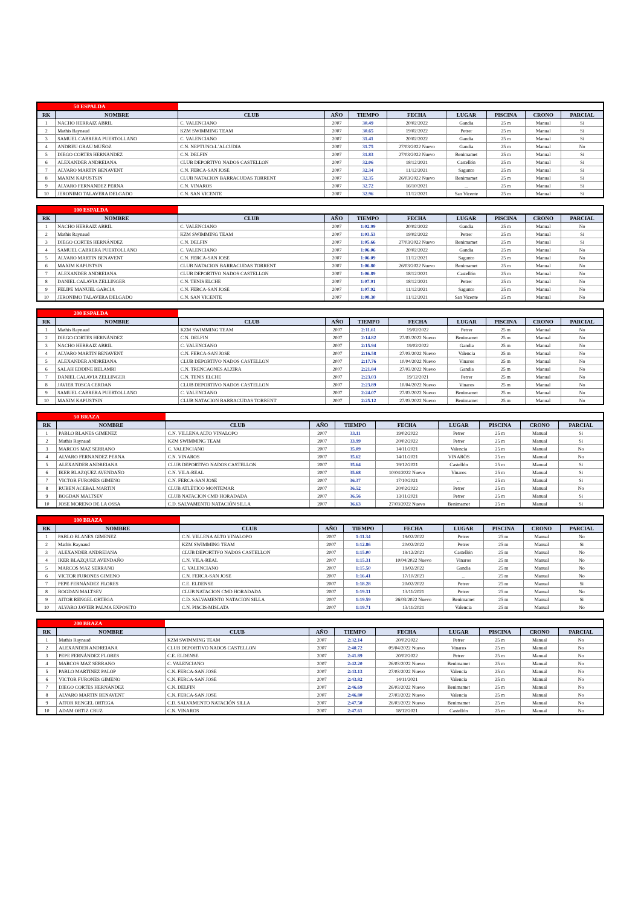| 50 ESPALDA | | | | | | | | | |
| RK | NOMBRE | CLUB | AÑO | TIEMPO | FECHA | LUGAR | PISCINA | CRONO | PARCIAL |
| 1 | NACHO HERRAIZ ABRIL | C. VALENCIANO | 2007 | 30.49 | 20/02/2022 | Gandia | 25 m | Manual | Si |
| 2 | Mathis Raynaud | KZM SWIMMING TEAM | 2007 | 30.65 | 19/02/2022 | Petrer | 25 m | Manual | Si |
| 3 | SAMUEL CABRERA PUERTOLLANO | C. VALENCIANO | 2007 | 31.41 | 20/02/2022 | Gandia | 25 m | Manual | Si |
| 4 | ANDREU GRAU MUÑOZ | C.N. NEPTUNO-L´ALCUDIA | 2007 | 31.75 | 27/03/2022 Nuevo | Gandia | 25 m | Manual | No |
| 5 | DIEGO CORTES HERNÁNDEZ | C.N. DELFIN | 2007 | 31.83 | 27/03/2022 Nuevo | Benimamet | 25 m | Manual | Si |
| 6 | ALEXANDER ANDREIANA | CLUB DEPORTIVO NADOS CASTELLON | 2007 | 32.06 | 18/12/2021 | Castellón | 25 m | Manual | Si |
| 7 | ALVARO MARTIN BENAVENT | C.N. FERCA-SAN JOSE | 2007 | 32.34 | 11/12/2021 | Sagunto | 25 m | Manual | Si |
| 8 | MAXIM KAPUSTSIN | CLUB NATACION BARRACUDAS TORRENT | 2007 | 32.35 | 26/03/2022 Nuevo | Benimamet | 25 m | Manual | Si |
| 9 | ALVARO FERNANDEZ PERNA | C.N. VINAROS | 2007 | 32.72 | 16/10/2021 | ... | 25 m | Manual | Si |
| 10 | JERONIMO TALAVERA DELGADO | C.N. SAN VICENTE | 2007 | 32.96 | 11/12/2021 | San Vicente | 25 m | Manual | Si |
| 100 ESPALDA | | | | | | | | | |
| RK | NOMBRE | CLUB | AÑO | TIEMPO | FECHA | LUGAR | PISCINA | CRONO | PARCIAL |
| 1 | NACHO HERRAIZ ABRIL | C. VALENCIANO | 2007 | 1:02.99 | 20/02/2022 | Gandia | 25 m | Manual | No |
| 2 | Mathis Raynaud | KZM SWIMMING TEAM | 2007 | 1:03.53 | 19/02/2022 | Petrer | 25 m | Manual | Si |
| 3 | DIEGO CORTES HERNÁNDEZ | C.N. DELFIN | 2007 | 1:05.66 | 27/03/2022 Nuevo | Benimamet | 25 m | Manual | Si |
| 4 | SAMUEL CABRERA PUERTOLLANO | C. VALENCIANO | 2007 | 1:06.06 | 20/02/2022 | Gandia | 25 m | Manual | No |
| 5 | ALVARO MARTIN BENAVENT | C.N. FERCA-SAN JOSE | 2007 | 1:06.09 | 11/12/2021 | Sagunto | 25 m | Manual | No |
| 6 | MAXIM KAPUSTSIN | CLUB NATACION BARRACUDAS TORRENT | 2007 | 1:06.80 | 26/03/2022 Nuevo | Benimamet | 25 m | Manual | No |
| 7 | ALEXANDER ANDREIANA | CLUB DEPORTIVO NADOS CASTELLON | 2007 | 1:06.89 | 18/12/2021 | Castellón | 25 m | Manual | No |
| 8 | DANIEL CALAVIA ZELLINGER | C.N. TENIS ELCHE | 2007 | 1:07.91 | 18/12/2021 | Petrer | 25 m | Manual | No |
| 9 | FELIPE MANUEL GARCIA | C.N. FERCA-SAN JOSE | 2007 | 1:07.92 | 11/12/2021 | Sagunto | 25 m | Manual | No |
| 10 | JERONIMO TALAVERA DELGADO | C.N. SAN VICENTE | 2007 | 1:08.30 | 11/12/2021 | San Vicente | 25 m | Manual | No |
| 200 ESPALDA | | | | | | | | | |
| RK | NOMBRE | CLUB | AÑO | TIEMPO | FECHA | LUGAR | PISCINA | CRONO | PARCIAL |
| 1 | Mathis Raynaud | KZM SWIMMING TEAM | 2007 | 2:11.61 | 19/02/2022 | Petrer | 25 m | Manual | No |
| 2 | DIEGO CORTES HERNÁNDEZ | C.N. DELFIN | 2007 | 2:14.82 | 27/03/2022 Nuevo | Benimamet | 25 m | Manual | No |
| 3 | NACHO HERRAIZ ABRIL | C. VALENCIANO | 2007 | 2:15.94 | 19/02/2022 | Gandia | 25 m | Manual | No |
| 4 | ALVARO MARTIN BENAVENT | C.N. FERCA-SAN JOSE | 2007 | 2:16.58 | 27/03/2022 Nuevo | Valencia | 25 m | Manual | No |
| 5 | ALEXANDER ANDREIANA | CLUB DEPORTIVO NADOS CASTELLON | 2007 | 2:17.76 | 10/04/2022 Nuevo | Vinaros | 25 m | Manual | No |
| 6 | SALAH EDDINE BELAMRI | C.N. TRENCAONES ALZIRA | 2007 | 2:21.84 | 27/03/2022 Nuevo | Gandia | 25 m | Manual | No |
| 7 | DANIEL CALAVIA ZELLINGER | C.N. TENIS ELCHE | 2007 | 2:23.03 | 19/12/2021 | Petrer | 25 m | Manual | No |
| 8 | JAVIER TOSCA CERDAN | CLUB DEPORTIVO NADOS CASTELLON | 2007 | 2:23.89 | 10/04/2022 Nuevo | Vinaros | 25 m | Manual | No |
| 9 | SAMUEL CABRERA PUERTOLLANO | C. VALENCIANO | 2007 | 2:24.07 | 27/03/2022 Nuevo | Benimamet | 25 m | Manual | No |
| 10 | MAXIM KAPUSTSIN | CLUB NATACION BARRACUDAS TORRENT | 2007 | 2:25.12 | 27/03/2022 Nuevo | Benimamet | 25 m | Manual | No |
| 50 BRAZA | | | | | | | | | |
| RK | NOMBRE | CLUB | AÑO | TIEMPO | FECHA | LUGAR | PISCINA | CRONO | PARCIAL |
| 1 | PABLO BLANES GIMENEZ | C.N. VILLENA ALTO VINALOPO | 2007 | 33.11 | 19/02/2022 | Petrer | 25 m | Manual | Si |
| 2 | Mathis Raynaud | KZM SWIMMING TEAM | 2007 | 33.99 | 20/02/2022 | Petrer | 25 m | Manual | Si |
| 3 | MARCOS MAZ SERRANO | C. VALENCIANO | 2007 | 35.09 | 14/11/2021 | Valencia | 25 m | Manual | No |
| 4 | ALVARO FERNANDEZ PERNA | C.N. VINAROS | 2007 | 35.62 | 14/11/2021 | VINARÒS | 25 m | Manual | No |
| 5 | ALEXANDER ANDREIANA | CLUB DEPORTIVO NADOS CASTELLON | 2007 | 35.64 | 19/12/2021 | Castellón | 25 m | Manual | Si |
| 6 | IKER BLAZQUEZ AVENDAÑO | C.N. VILA-REAL | 2007 | 35.68 | 10/04/2022 Nuevo | Vinaros | 25 m | Manual | Si |
| 7 | VICTOR FURONES GIMENO | C.N. FERCA-SAN JOSE | 2007 | 36.37 | 17/10/2021 | ... | 25 m | Manual | Si |
| 8 | RUBEN ACEBAL MARTIN | CLUB ATLÉTICO MONTEMAR | 2007 | 36.52 | 20/02/2022 | Petrer | 25 m | Manual | No |
| 9 | BOGDAN MALTSEV | CLUB NATACION CMD HORADADA | 2007 | 36.56 | 13/11/2021 | Petrer | 25 m | Manual | Si |
| 10 | JOSE MORENO DE LA OSSA | C.D. SALVAMENTO NATACIÓN SILLA | 2007 | 36.63 | 27/03/2022 Nuevo | Benimamet | 25 m | Manual | Si |
| 100 BRAZA | | | | | | | | | |
| RK | NOMBRE | CLUB | AÑO | TIEMPO | FECHA | LUGAR | PISCINA | CRONO | PARCIAL |
| 1 | PABLO BLANES GIMENEZ | C.N. VILLENA ALTO VINALOPO | 2007 | 1:11.34 | 19/02/2022 | Petrer | 25 m | Manual | No |
| 2 | Mathis Raynaud | KZM SWIMMING TEAM | 2007 | 1:12.86 | 20/02/2022 | Petrer | 25 m | Manual | Si |
| 3 | ALEXANDER ANDREIANA | CLUB DEPORTIVO NADOS CASTELLON | 2007 | 1:15.00 | 19/12/2021 | Castellón | 25 m | Manual | No |
| 4 | IKER BLAZQUEZ AVENDAÑO | C.N. VILA-REAL | 2007 | 1:15.31 | 10/04/2022 Nuevo | Vinaros | 25 m | Manual | No |
| 5 | MARCOS MAZ SERRANO | C. VALENCIANO | 2007 | 1:15.50 | 19/02/2022 | Gandia | 25 m | Manual | No |
| 6 | VICTOR FURONES GIMENO | C.N. FERCA-SAN JOSE | 2007 | 1:16.41 | 17/10/2021 | ... | 25 m | Manual | No |
| 7 | PEPE FERNÁNDEZ FLORES | C.E. ELDENSE | 2007 | 1:18.28 | 20/02/2022 | Petrer | 25 m | Manual | Si |
| 8 | BOGDAN MALTSEV | CLUB NATACION CMD HORADADA | 2007 | 1:19.31 | 13/11/2021 | Petrer | 25 m | Manual | No |
| 9 | AITOR RENGEL ORTEGA | C.D. SALVAMENTO NATACIÓN SILLA | 2007 | 1:19.59 | 26/03/2022 Nuevo | Benimamet | 25 m | Manual | Si |
| 10 | ALVARO JAVIER PALMA EXPOSITO | C.N. PISCIS-MISLATA | 2007 | 1:19.71 | 13/11/2021 | Valencia | 25 m | Manual | No |
| 200 BRAZA | | | | | | | | | |
| RK | NOMBRE | CLUB | AÑO | TIEMPO | FECHA | LUGAR | PISCINA | CRONO | PARCIAL |
| 1 | Mathis Raynaud | KZM SWIMMING TEAM | 2007 | 2:32.14 | 20/02/2022 | Petrer | 25 m | Manual | No |
| 2 | ALEXANDER ANDREIANA | CLUB DEPORTIVO NADOS CASTELLON | 2007 | 2:40.72 | 09/04/2022 Nuevo | Vinaros | 25 m | Manual | No |
| 3 | PEPE FERNÁNDEZ FLORES | C.E. ELDENSE | 2007 | 2:41.89 | 20/02/2022 | Petrer | 25 m | Manual | No |
| 4 | MARCOS MAZ SERRANO | C. VALENCIANO | 2007 | 2:42.20 | 26/03/2022 Nuevo | Benimamet | 25 m | Manual | No |
| 5 | PABLO MARTINEZ PALOP | C.N. FERCA-SAN JOSE | 2007 | 2:43.13 | 27/03/2022 Nuevo | Valencia | 25 m | Manual | No |
| 6 | VICTOR FURONES GIMENO | C.N. FERCA-SAN JOSE | 2007 | 2:43.82 | 14/11/2021 | Valencia | 25 m | Manual | No |
| 7 | DIEGO CORTES HERNÁNDEZ | C.N. DELFIN | 2007 | 2:46.69 | 26/03/2022 Nuevo | Benimamet | 25 m | Manual | No |
| 8 | ALVARO MARTIN BENAVENT | C.N. FERCA-SAN JOSE | 2007 | 2:46.80 | 27/03/2022 Nuevo | Valencia | 25 m | Manual | No |
| 9 | AITOR RENGEL ORTEGA | C.D. SALVAMENTO NATACIÓN SILLA | 2007 | 2:47.50 | 26/03/2022 Nuevo | Benimamet | 25 m | Manual | No |
| 10 | ADAM ORTIZ CRUZ | C.N. VINAROS | 2007 | 2:47.61 | 18/12/2021 | Castellón | 25 m | Manual | No |